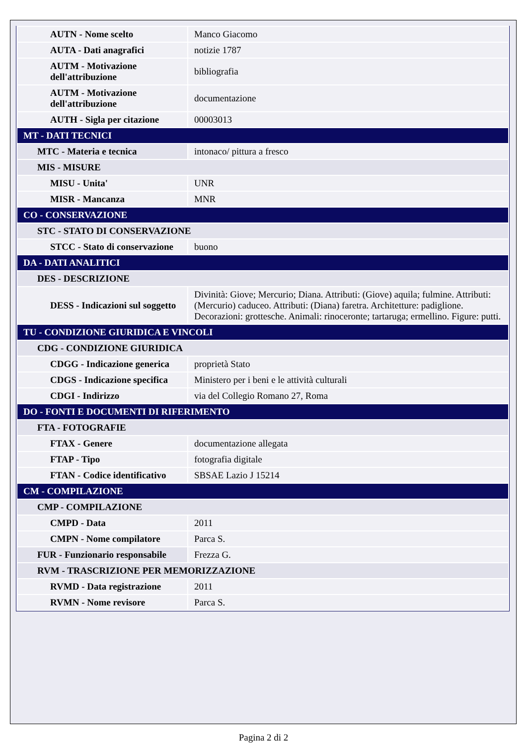| AUTN - Nome scelto | Manco Giacomo |
| AUTA - Dati anagrafici | notizie 1787 |
| AUTM - Motivazione dell'attribuzione | bibliografia |
| AUTM - Motivazione dell'attribuzione | documentazione |
| AUTH - Sigla per citazione | 00003013 |
| MT - DATI TECNICI | |
| MTC - Materia e tecnica | intonaco/ pittura a fresco |
| MIS - MISURE | |
| MISU - Unita' | UNR |
| MISR - Mancanza | MNR |
| CO - CONSERVAZIONE | |
| STC - STATO DI CONSERVAZIONE | |
| STCC - Stato di conservazione | buono |
| DA - DATI ANALITICI | |
| DES - DESCRIZIONE | |
| DESS - Indicazioni sul soggetto | Divinità: Giove; Mercurio; Diana. Attributi: (Giove) aquila; fulmine. Attributi: (Mercurio) caduceo. Attributi: (Diana) faretra. Architetture: padiglione. Decorazioni: grottesche. Animali: rinoceronte; tartaruga; ermellino. Figure: putti. |
| TU - CONDIZIONE GIURIDICA E VINCOLI | |
| CDG - CONDIZIONE GIURIDICA | |
| CDGG - Indicazione generica | proprietà Stato |
| CDGS - Indicazione specifica | Ministero per i beni e le attività culturali |
| CDGI - Indirizzo | via del Collegio Romano 27, Roma |
| DO - FONTI E DOCUMENTI DI RIFERIMENTO | |
| FTA - FOTOGRAFIE | |
| FTAX - Genere | documentazione allegata |
| FTAP - Tipo | fotografia digitale |
| FTAN - Codice identificativo | SBSAE Lazio J 15214 |
| CM - COMPILAZIONE | |
| CMP - COMPILAZIONE | |
| CMPD - Data | 2011 |
| CMPN - Nome compilatore | Parca S. |
| FUR - Funzionario responsabile | Frezza G. |
| RVM - TRASCRIZIONE PER MEMORIZZAZIONE | |
| RVMD - Data registrazione | 2011 |
| RVMN - Nome revisore | Parca S. |
Pagina 2 di 2